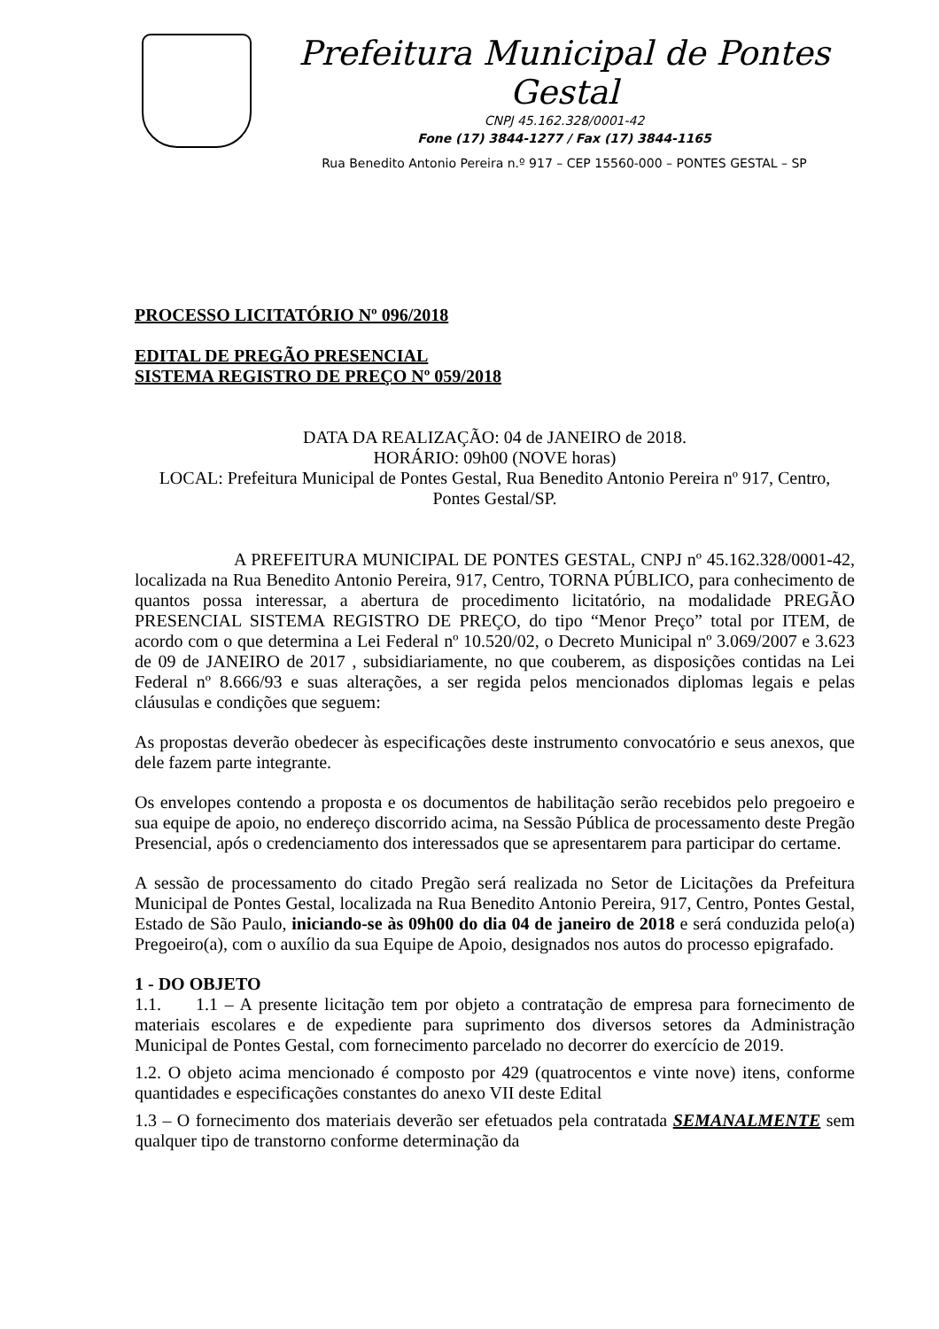Prefeitura Municipal de Pontes Gestal
CNPJ 45.162.328/0001-42
Fone (17) 3844-1277 / Fax (17) 3844-1165
Rua Benedito Antonio Pereira n.º 917 – CEP 15560-000 – PONTES GESTAL – SP
PROCESSO LICITATÓRIO Nº 096/2018
EDITAL DE PREGÃO PRESENCIAL
SISTEMA REGISTRO DE PREÇO Nº 059/2018
DATA DA REALIZAÇÃO: 04 de JANEIRO de 2018.
HORÁRIO: 09h00 (NOVE horas)
LOCAL: Prefeitura Municipal de Pontes Gestal, Rua Benedito Antonio Pereira nº 917, Centro, Pontes Gestal/SP.
A PREFEITURA MUNICIPAL DE PONTES GESTAL, CNPJ nº 45.162.328/0001-42, localizada na Rua Benedito Antonio Pereira, 917, Centro, TORNA PÚBLICO, para conhecimento de quantos possa interessar, a abertura de procedimento licitatório, na modalidade PREGÃO PRESENCIAL SISTEMA REGISTRO DE PREÇO, do tipo “Menor Preço” total por ITEM, de acordo com o que determina a Lei Federal nº 10.520/02, o Decreto Municipal nº 3.069/2007 e 3.623 de 09 de JANEIRO de 2017 , subsidiariamente, no que couberem, as disposições contidas na Lei Federal nº 8.666/93 e suas alterações, a ser regida pelos mencionados diplomas legais e pelas cláusulas e condições que seguem:
As propostas deverão obedecer às especificações deste instrumento convocatório e seus anexos, que dele fazem parte integrante.
Os envelopes contendo a proposta e os documentos de habilitação serão recebidos pelo pregoeiro e sua equipe de apoio, no endereço discorrido acima, na Sessão Pública de processamento deste Pregão Presencial, após o credenciamento dos interessados que se apresentarem para participar do certame.
A sessão de processamento do citado Pregão será realizada no Setor de Licitações da Prefeitura Municipal de Pontes Gestal, localizada na Rua Benedito Antonio Pereira, 917, Centro, Pontes Gestal, Estado de São Paulo, iniciando-se às 09h00 do dia 04 de janeiro de 2018 e será conduzida pelo(a) Pregoeiro(a), com o auxílio da sua Equipe de Apoio, designados nos autos do processo epigrafado.
1 - DO OBJETO
1.1. 1.1 – A presente licitação tem por objeto a contratação de empresa para fornecimento de materiais escolares e de expediente para suprimento dos diversos setores da Administração Municipal de Pontes Gestal, com fornecimento parcelado no decorrer do exercício de 2019.
1.2. O objeto acima mencionado é composto por 429 (quatrocentos e vinte nove) itens, conforme quantidades e especificações constantes do anexo VII deste Edital
1.3 – O fornecimento dos materiais deverão ser efetuados pela contratada SEMANALMENTE sem qualquer tipo de transtorno conforme determinação da